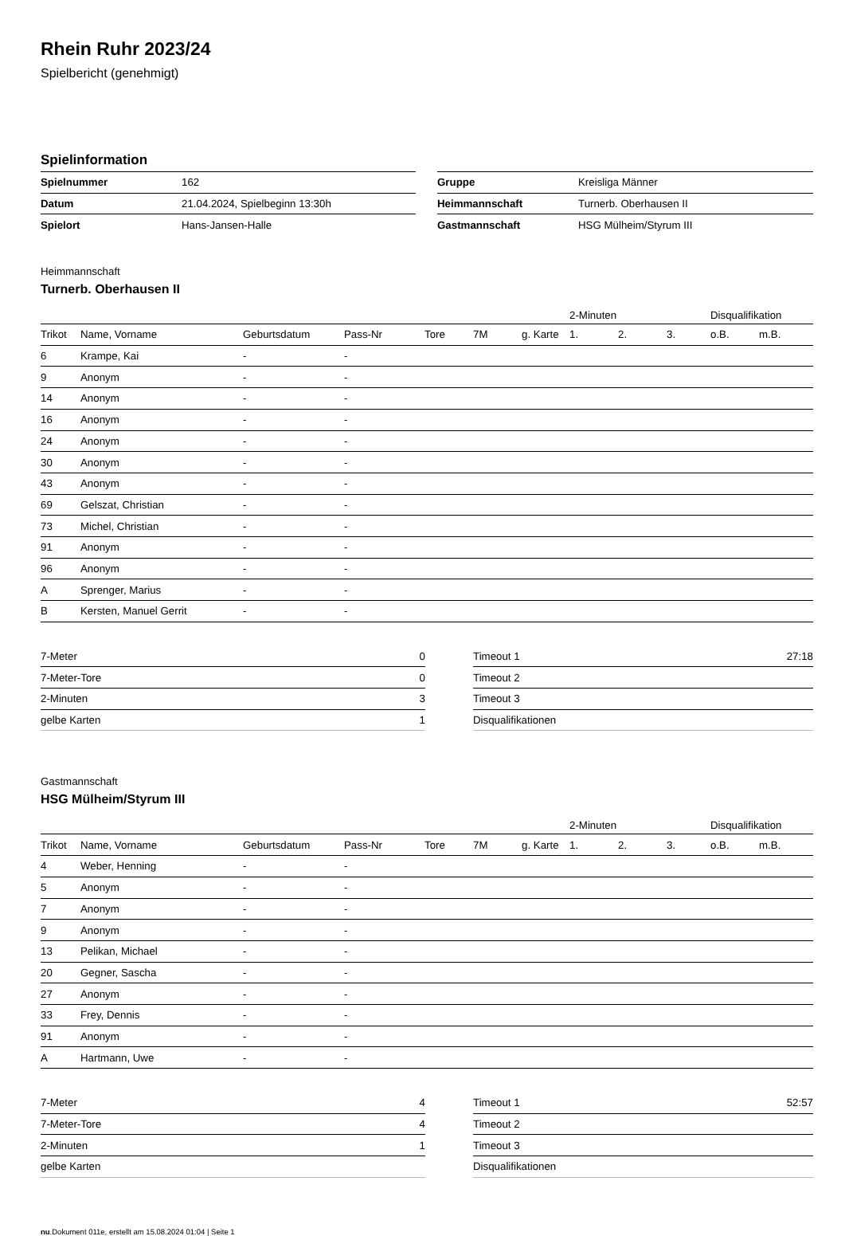Rhein Ruhr 2023/24
Spielbericht (genehmigt)
Spielinformation
| Spielnummer | 162 |
| Datum | 21.04.2024, Spielbeginn 13:30h |
| Spielort | Hans-Jansen-Halle |
| Gruppe | Kreisliga Männer |
| Heimmannschaft | Turnerb. Oberhausen II |
| Gastmannschaft | HSG Mülheim/Styrum III |
Heimmannschaft
Turnerb. Oberhausen II
| | | | | | | | 2-Minuten | | | Disqualifikation | |
| Trikot | Name, Vorname | Geburtsdatum | Pass-Nr | Tore | 7M | g. Karte | 1. | 2. | 3. | o.B. | m.B. |
| 6 | Krampe, Kai | - | - | | | | | | | | |
| 9 | Anonym | - | - | | | | | | | | |
| 14 | Anonym | - | - | | | | | | | | |
| 16 | Anonym | - | - | | | | | | | | |
| 24 | Anonym | - | - | | | | | | | | |
| 30 | Anonym | - | - | | | | | | | | |
| 43 | Anonym | - | - | | | | | | | | |
| 69 | Gelszat, Christian | - | - | | | | | | | | |
| 73 | Michel, Christian | - | - | | | | | | | | |
| 91 | Anonym | - | - | | | | | | | | |
| 96 | Anonym | - | - | | | | | | | | |
| A | Sprenger, Marius | - | - | | | | | | | | |
| B | Kersten, Manuel Gerrit | - | - | | | | | | | | |
| 7-Meter | 0 |
| 7-Meter-Tore | 0 |
| 2-Minuten | 3 |
| gelbe Karten | 1 |
| Timeout 1 | 27:18 |
| Timeout 2 | |
| Timeout 3 | |
| Disqualifikationen | |
Gastmannschaft
HSG Mülheim/Styrum III
| | | | | | | | 2-Minuten | | | Disqualifikation | |
| Trikot | Name, Vorname | Geburtsdatum | Pass-Nr | Tore | 7M | g. Karte | 1. | 2. | 3. | o.B. | m.B. |
| 4 | Weber, Henning | - | - | | | | | | | | |
| 5 | Anonym | - | - | | | | | | | | |
| 7 | Anonym | - | - | | | | | | | | |
| 9 | Anonym | - | - | | | | | | | | |
| 13 | Pelikan, Michael | - | - | | | | | | | | |
| 20 | Gegner, Sascha | - | - | | | | | | | | |
| 27 | Anonym | - | - | | | | | | | | |
| 33 | Frey, Dennis | - | - | | | | | | | | |
| 91 | Anonym | - | - | | | | | | | | |
| A | Hartmann, Uwe | - | - | | | | | | | | |
| 7-Meter | 4 |
| 7-Meter-Tore | 4 |
| 2-Minuten | 1 |
| gelbe Karten | |
| Timeout 1 | 52:57 |
| Timeout 2 | |
| Timeout 3 | |
| Disqualifikationen | |
nu.Dokument 011e, erstellt am 15.08.2024 01:04 | Seite 1